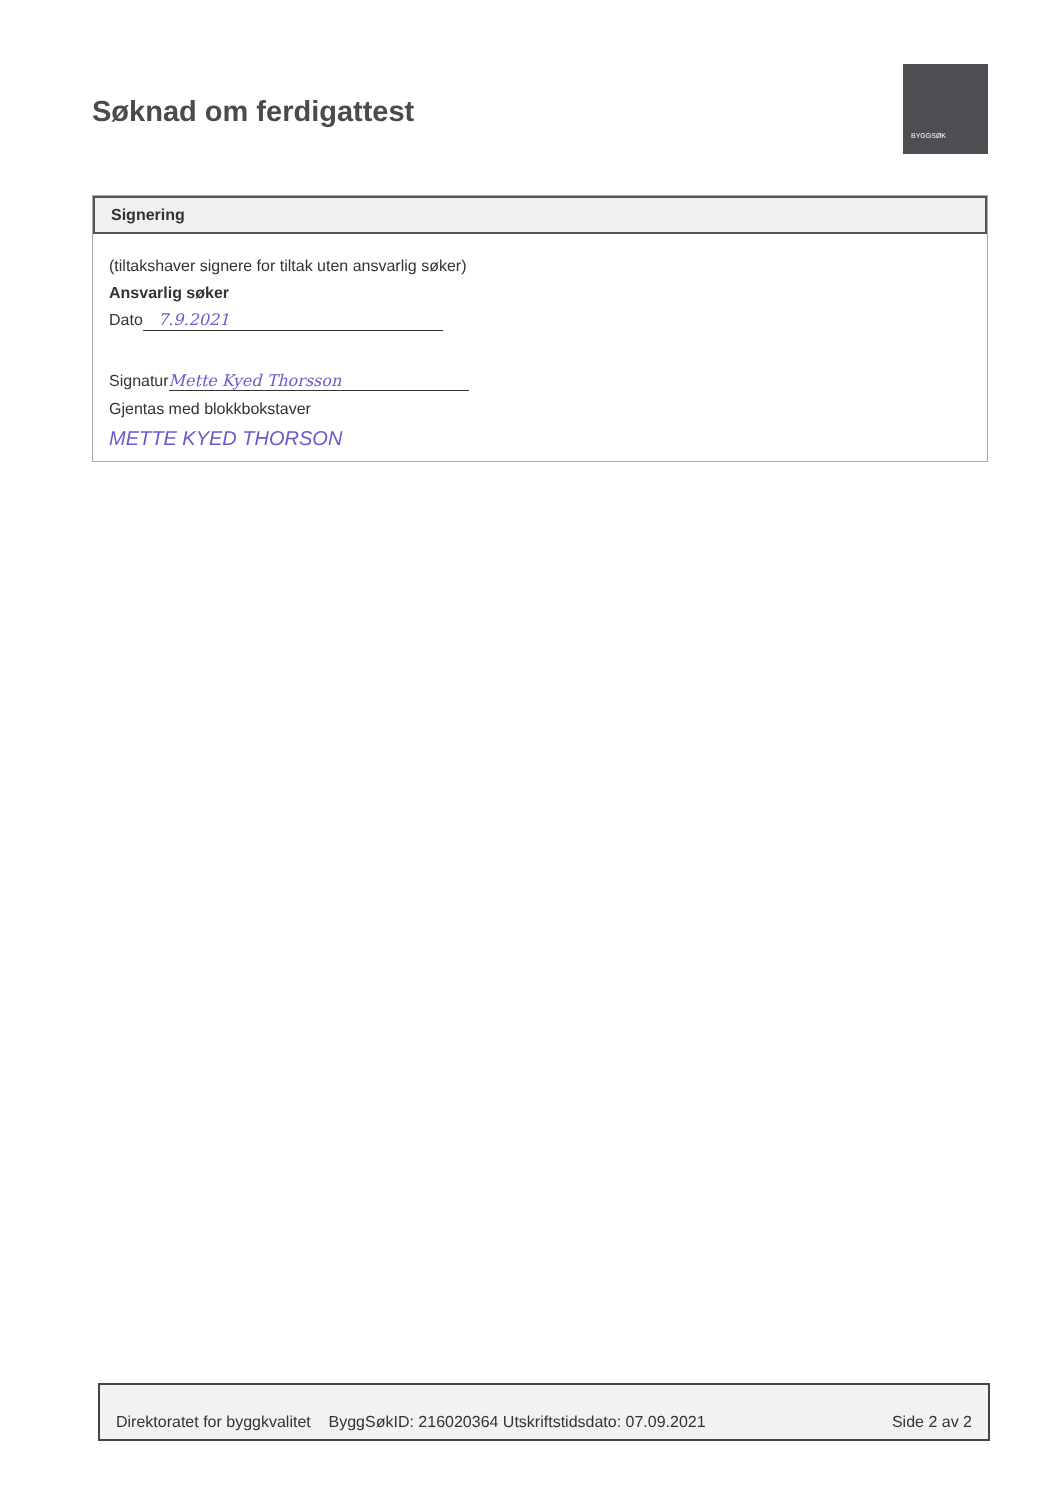Søknad om ferdigattest
BYGGSØK
Signering
(tiltakshaver signere for tiltak uten ansvarlig søker)
Ansvarlig søker
Dato 7.9.2021
Signatur Mette Kyed Thorsson
Gjentas med blokkbokstaver
METTE KYED THORSON
Direktoratet for byggkvalitet ByggSøkID: 216020364 Utskriftstidsdato: 07.09.2021 Side 2 av 2